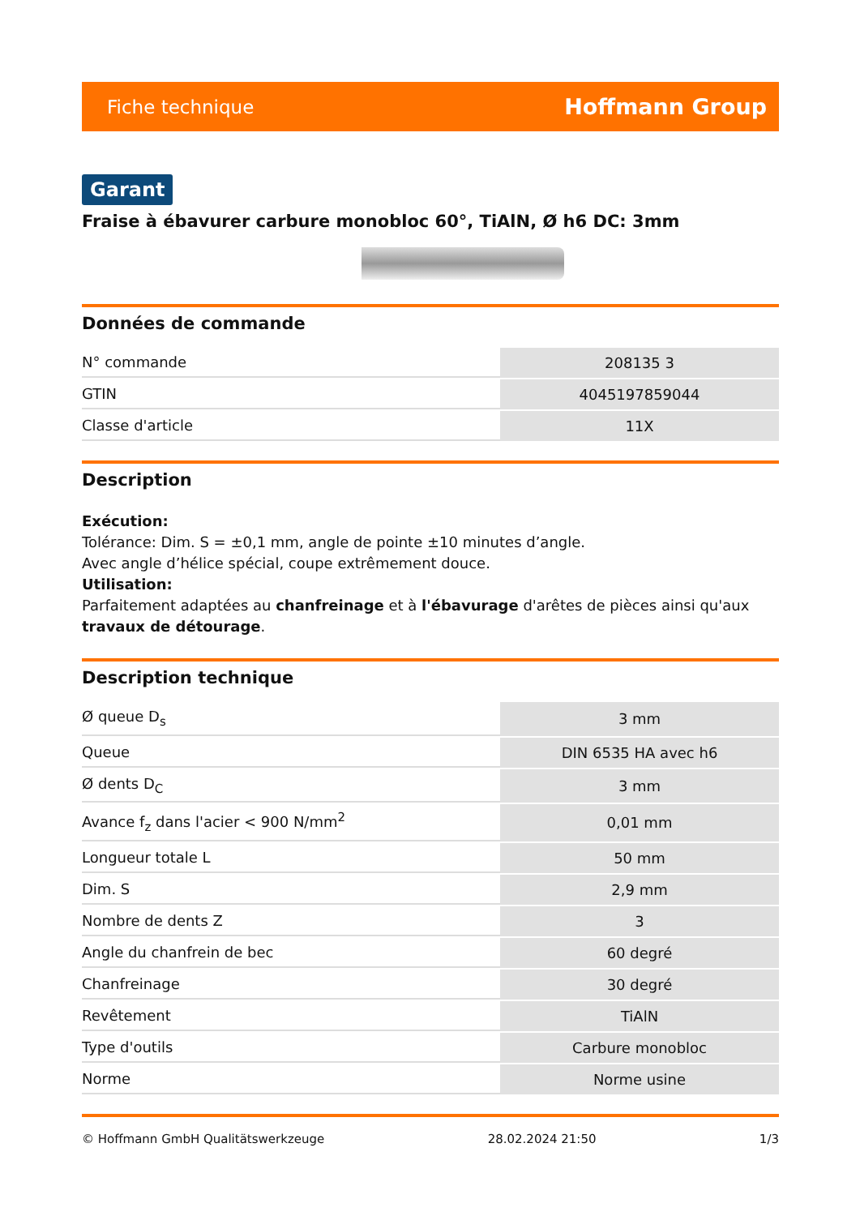Fiche technique Hoffmann Group
Garant
Fraise à ébavurer carbure monobloc 60°, TiAlN, Ø h6 DC: 3mm
Données de commande
| N° commande | 208135 3 |
| GTIN | 4045197859044 |
| Classe d'article | 11X |
Description
Exécution:
Tolérance: Dim. S = ±0,1 mm, angle de pointe ±10 minutes d’angle.
Avec angle d’hélice spécial, coupe extrêmement douce.
Utilisation:
Parfaitement adaptées au chanfreinage et à l'ébavurage d'arêtes de pièces ainsi qu'aux travaux de détourage.
Description technique
| Ø queue D<sub>s</sub> | 3 mm |
| Queue | DIN 6535 HA avec h6 |
| Ø dents D<sub>C</sub> | 3 mm |
| Avance f<sub>z</sub> dans l'acier < 900 N/mm<sup>2</sup> | 0,01 mm |
| Longueur totale L | 50 mm |
| Dim. S | 2,9 mm |
| Nombre de dents Z | 3 |
| Angle du chanfrein de bec | 60 degré |
| Chanfreinage | 30 degré |
| Revêtement | TiAlN |
| Type d'outils | Carbure monobloc |
| Norme | Norme usine |
© Hoffmann GmbH Qualitätswerkzeuge 28.02.2024 21:50 1/3